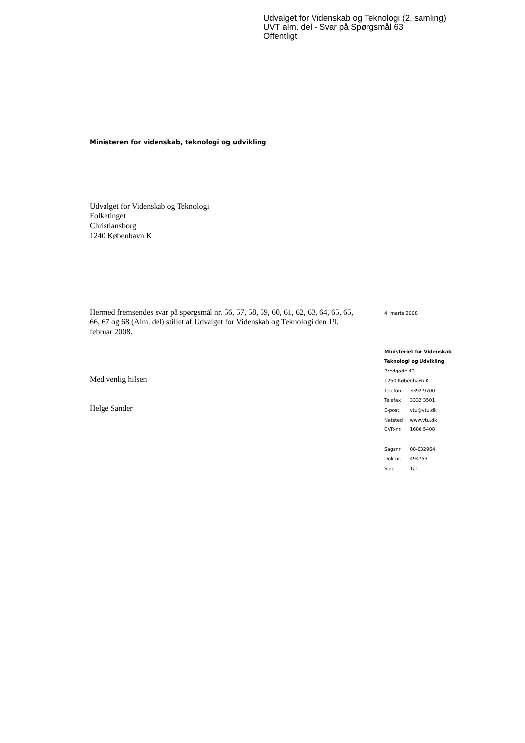Udvalget for Videnskab og Teknologi (2. samling)
UVT alm. del - Svar på Spørgsmål 63
Offentligt
Ministeren for videnskab, teknologi og udvikling
Udvalget for Videnskab og Teknologi
Folketinget
Christiansborg
1240 København K
Hermed fremsendes svar på spørgsmål nr. 56, 57, 58, 59, 60, 61, 62, 63, 64, 65, 65, 66, 67 og 68 (Alm. del) stillet af Udvalget for Videnskab og Teknologi den 19. februar 2008.
Med venlig hilsen
Helge Sander
4. marts 2008
Ministeriet for Videnskab
Teknologi og Udvikling
Bredgade 43
1260 København K
| Telefon | 3392 9700 |
| Telefax | 3332 3501 |
| E-post | vtu@vtu.dk |
| Netsted | www.vtu.dk |
| CVR-nr. | 1680 5408 |
| Sagsnr. | 08-032964 |
| Dok nr. | 494753 |
| Side | 1/1 |